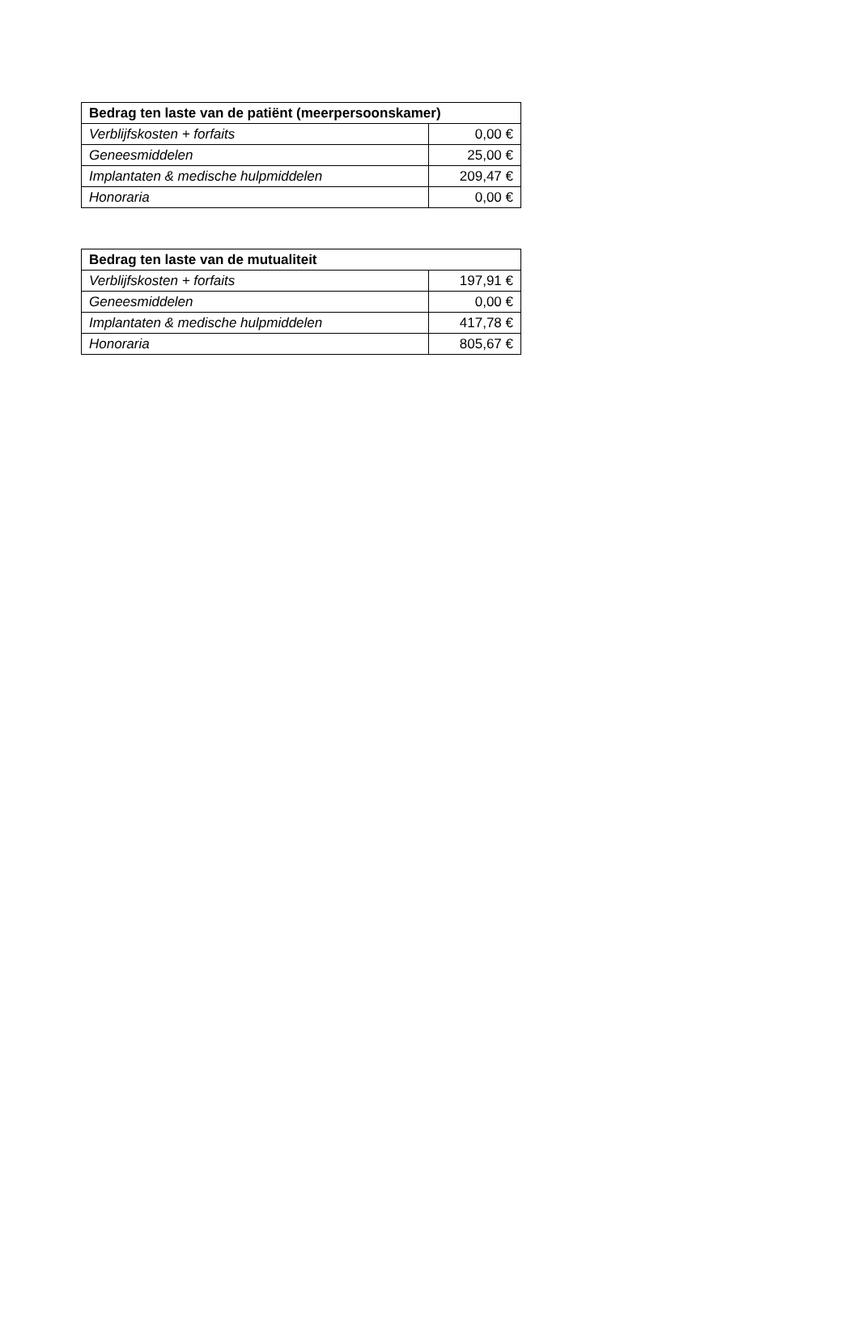| Bedrag ten laste van de patiënt (meerpersoonskamer) | |
| --- | --- |
| Verblijfskosten + forfaits | 0,00 € |
| Geneesmiddelen | 25,00 € |
| Implantaten & medische hulpmiddelen | 209,47 € |
| Honoraria | 0,00 € |
| Bedrag ten laste van de mutualiteit | |
| --- | --- |
| Verblijfskosten + forfaits | 197,91 € |
| Geneesmiddelen | 0,00 € |
| Implantaten & medische hulpmiddelen | 417,78 € |
| Honoraria | 805,67 € |